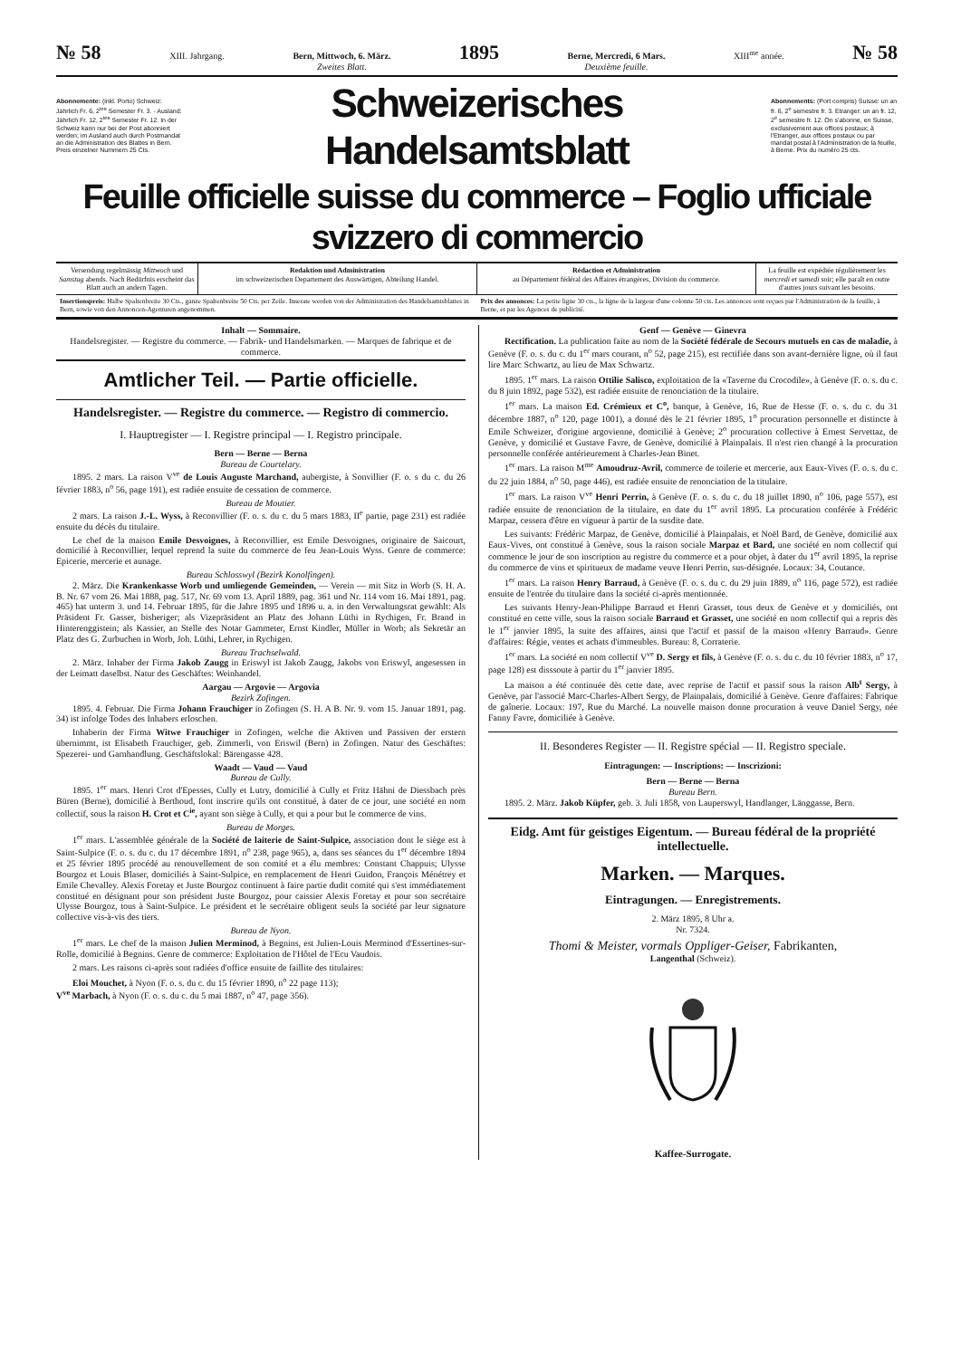№ 58 XIII. Jahrgang. Bern, Mittwoch, 6. März.
Zweites Blatt. 1895 Berne, Mercredi, 6 Mars.
Deuxième feuille. XIII<sup>me</sup> année. № 58
Abonnemente: (inkl. Porto) Schweiz: Jährlich Fr. 6, 2<sup>tes</sup> Semester Fr. 3. - Ausland: Jährlich Fr. 12, 2<sup>tes</sup> Semester Fr. 12. In der Schweiz kann nur bei der Post abonniert werden; im Ausland auch durch Postmandat an die Administration des Blattes in Bern. Preis einzelner Nummern 25 Cts.
Schweizerisches Handelsamtsblatt
Abonnements: (Port compris) Suisse: un an fr. 6, 2<sup>e</sup> semestre fr. 3. Etranger: un an fr. 12, 2<sup>e</sup> semestre fr. 12. On s'abonne, en Suisse, exclusivement aux offices postaux; à l'Etranger, aux offices postaux ou par mandat postal à l'Administration de la feuille, à Berne. Prix du numéro 25 cts.
Feuille officielle suisse du commerce – Foglio ufficiale svizzero di commercio
Versendung regelmässig Mittwoch und Samstag abends. Nach Bedürfnis erscheint das Blatt auch an andern Tagen.
Redaktion und Administration
im schweizerischen Departement des Auswärtigen, Abteilung Handel.
Rédaction et Administration
au Département fédéral des Affaires étrangères, Division du commerce.
La feuille est expédiée régulièrement les mercredi et samedi soir; elle paraît en outre d'autres jours suivant les besoins.
Insertionspreis: Halbe Spaltenbreite 30 Cts., ganze Spaltenbreite 50 Cts. per Zeile. Inserate werden von der Administration des Handelsamtsblattes in Bern, sowie von den Annoncen-Agenturen angenommen.
Prix des annonces: La petite ligne 30 cts., la ligne de la largeur d'une colonne 50 cts. Les annonces sont reçues par l'Administration de la feuille, à Berne, et par les Agences de publicité.
Inhalt — Sommaire.
Handelsregister. — Registre du commerce. — Fabrik- und Handelsmarken. — Marques de fabrique et de commerce.
Amtlicher Teil. — Partie officielle.
Handelsregister. — Registre du commerce. — Registro di commercio.
I. Hauptregister — I. Registre principal — I. Registro principale.
Bern — Berne — Berna
Bureau de Courtelary.
1895. 2 mars. La raison V<sup>ve</sup> de Louis Auguste Marchand, aubergiste, à Sonvillier (F. o. s du c. du 26 février 1883, n<sup>o</sup> 56, page 191), est radiée ensuite de cessation de commerce.
Bureau de Moutier.
2 mars. La raison J.-L. Wyss, à Reconvillier (F. o. s. du c. du 5 mars 1883, II<sup>e</sup> partie, page 231) est radiée ensuite du décès du titulaire.
Le chef de la maison Emile Desvoignes, à Reconvillier, est Emile Desvoignes, originaire de Saicourt, domicilié à Reconvillier, lequel reprend la suite du commerce de feu Jean-Louis Wyss. Genre de commerce: Epicerie, mercerie et aunage.
Bureau Schlosswyl (Bezirk Konolfingen).
2. März. Die Krankenkasse Worb und umliegende Gemeinden, — Verein — mit Sitz in Worb (S. H. A. B. Nr. 67 vom 26. Mai 1888, pag. 517, Nr. 69 vom 13. April 1889, pag. 361 und Nr. 114 vom 16. Mai 1891, pag. 465) hat unterm 3. und 14. Februar 1895, für die Jahre 1895 und 1896 u. a. in den Verwaltungsrat gewählt: Als Präsident Fr. Gasser, bisheriger; als Vizepräsident an Platz des Johann Lüthi in Rychigen, Fr. Brand in Hinterenggistein; als Kassier, an Stelle des Notar Gammeter, Ernst Kindler, Müller in Worb; als Sekretär an Platz des G. Zurbuchen in Worb, Joh. Lüthi, Lehrer, in Rychigen.
Bureau Trachselwald.
2. März. Inhaber der Firma Jakob Zaugg in Eriswyl ist Jakob Zaugg, Jakobs von Eriswyl, angesessen in der Leimatt daselbst. Natur des Geschäftes: Weinhandel.
Aargau — Argovie — Argovia
Bezirk Zofingen.
1895. 4. Februar. Die Firma Johann Frauchiger in Zofingen (S. H. A B. Nr. 9. vom 15. Januar 1891, pag. 34) ist infolge Todes des Inhabers erloschen.
Inhaberin der Firma Witwe Frauchiger in Zofingen, welche die Aktiven und Passiven der erstern übernimmt, ist Elisabeth Frauchiger, geb. Zimmerli, von Eriswil (Bern) in Zofingen. Natur des Geschäftes: Spezerei- und Garnhandlung. Geschäftslokal: Bärengasse 428.
Waadt — Vaud — Vaud
Bureau de Cully.
1895. 1<sup>er</sup> mars. Henri Crot d'Epesses, Cully et Lutry, domicilié à Cully et Fritz Hähni de Diessbach près Büren (Berne), domicilié à Berthoud, font inscrire qu'ils ont constitué, à dater de ce jour, une société en nom collectif, sous la raison H. Crot et C<sup>ie</sup>, ayant son siège à Cully, et qui a pour but le commerce de vins.
Bureau de Morges.
1<sup>er</sup> mars. L'assemblée générale de la Société de laiterie de Saint-Sulpice, association dont le siège est à Saint-Sulpice (F. o. s. du c. du 17 décembre 1891, n<sup>o</sup> 238, page 965), a, dans ses séances du 1<sup>er</sup> décembre 1894 et 25 février 1895 procédé au renouvellement de son comité et a élu membres: Constant Chappuis; Ulysse Bourgoz et Louis Blaser, domiciliés à Saint-Sulpice, en remplacement de Henri Guidon, François Ménétrey et Emile Chevalley. Alexis Foretay et Juste Bourgoz continuent à faire partie dudit comité qui s'est immédiatement constitué en désignant pour son président Juste Bourgoz, pour caissier Alexis Foretay et pour son secrétaire Ulysse Bourgoz, tous à Saint-Sulpice. Le président et le secrétaire obligent seuls la société par leur signature collective vis-à-vis des tiers.
Bureau de Nyon.
1<sup>er</sup> mars. Le chef de la maison Julien Merminod, à Begnins, est Julien-Louis Merminod d'Essertines-sur-Rolle, domicilié à Begnins. Genre de commerce: Exploitation de l'Hôtel de l'Ecu Vaudois.
2 mars. Les raisons ci-après sont radiées d'office ensuite de faillite des titulaires:
Eloi Mouchet, à Nyon (F. o. s. du c. du 15 février 1890, n<sup>o</sup> 22 page 113);
V<sup>ve</sup> Marbach, à Nyon (F. o. s. du c. du 5 mai 1887, n<sup>o</sup> 47, page 356).
Genf — Genève — Ginevra
Rectification. La publication faite au nom de la Société fédérale de Secours mutuels en cas de maladie, à Genève (F. o. s. du c. du 1<sup>er</sup> mars courant, n<sup>o</sup> 52, page 215), est rectifiée dans son avant-dernière ligne, où il faut lire Marc Schwartz, au lieu de Max Schwartz.
1895. 1<sup>er</sup> mars. La raison Ottilie Salisco, exploitation de la «Taverne du Crocodile», à Genève (F. o. s. du c. du 8 juin 1892, page 532), est radiée ensuite de renonciation de la titulaire.
1<sup>er</sup> mars. La maison Ed. Crémieux et C<sup>o</sup>, banque, à Genève, 16, Rue de Hesse (F. o. s. du c. du 31 décembre 1887, n<sup>o</sup> 120, page 1001), a donné dès le 21 février 1895, 1<sup>o</sup> procuration personnelle et distincte à Emile Schweizer, d'origine argovienne, domicilié à Genève; 2<sup>o</sup> procuration collective à Ernest Servettaz, de Genève, y domicilié et Gustave Favre, de Genève, domicilié à Plainpalais. Il n'est rien changé à la procuration personnelle conférée antérieurement à Charles-Jean Binet.
1<sup>er</sup> mars. La raison M<sup>me</sup> Amoudruz-Avril, commerce de toilerie et mercerie, aux Eaux-Vives (F. o. s. du c. du 22 juin 1884, n<sup>o</sup> 50, page 446), est radiée ensuite de renonciation de la titulaire.
1<sup>er</sup> mars. La raison V<sup>ve</sup> Henri Perrin, à Genève (F. o. s. du c. du 18 juillet 1890, n<sup>o</sup> 106, page 557), est radiée ensuite de renonciation de la titulaire, en date du 1<sup>er</sup> avril 1895. La procuration conférée à Frédéric Marpaz, cessera d'être en vigueur à partir de la susdite date.
Les suivants: Frédéric Marpaz, de Genève, domicilié à Plainpalais, et Noël Bard, de Genève, domicilié aux Eaux-Vives, ont constitué à Genève, sous la raison sociale Marpaz et Bard, une société en nom collectif qui commence le jour de son inscription au registre du commerce et a pour objet, à dater du 1<sup>er</sup> avril 1895, la reprise du commerce de vins et spiritueux de madame veuve Henri Perrin, sus-désignée. Locaux: 34, Coutance.
1<sup>er</sup> mars. La raison Henry Barraud, à Genève (F. o. s. du c. du 29 juin 1889, n<sup>o</sup> 116, page 572), est radiée ensuite de l'entrée du titulaire dans la société ci-après mentionnée.
Les suivants Henry-Jean-Philippe Barraud et Henri Grasset, tous deux de Genève et y domiciliés, ont constitué en cette ville, sous la raison sociale Barraud et Grasset, une société en nom collectif qui a repris dès le 1<sup>er</sup> janvier 1895, la suite des affaires, ainsi que l'actif et passif de la maison «Henry Barraud». Genre d'affaires: Régie, ventes et achats d'immeubles. Bureau: 8, Corraterie.
1<sup>er</sup> mars. La société en nom collectif V<sup>ve</sup> D. Sergy et fils, à Genève (F. o. s. du c. du 10 février 1883, n<sup>o</sup> 17, page 128) est disssoute à partir du 1<sup>er</sup> janvier 1895.
La maison a été continuée dès cette date, avec reprise de l'actif et passif sous la raison Alb<sup>t</sup> Sergy, à Genève, par l'associé Marc-Charles-Albert Sergy, de Plainpalais, domicilié à Genève. Genre d'affaires: Fabrique de gaînerie. Locaux: 197, Rue du Marché. La nouvelle maison donne procuration à veuve Daniel Sergy, née Fanny Favre, domiciliée à Genève.
II. Besonderes Register — II. Registre spécial — II. Registro speciale.
Eintragungen: — Inscriptions: — Inscrizioni:
Bern — Berne — Berna
Bureau Bern.
1895. 2. März. Jakob Küpfer, geb. 3. Juli 1858, von Lauperswyl, Handlanger, Länggasse, Bern.
Eidg. Amt für geistiges Eigentum. — Bureau fédéral de la propriété intellectuelle.
Marken. — Marques.
Eintragungen. — Enregistrements.
2. März 1895, 8 Uhr a.
Nr. 7324.
Thomi & Meister, vormals Oppliger-Geiser, Fabrikanten,
Langenthal (Schweiz).
Kaffee-Surrogate.